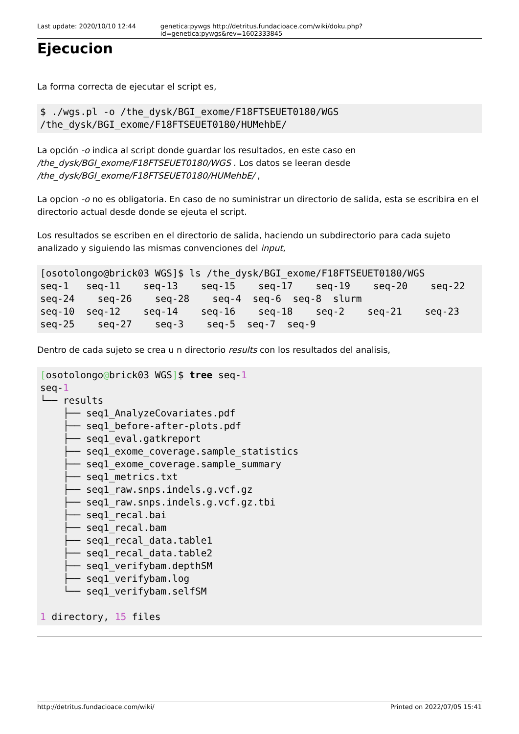Last update: 2020/10/10 12:44 genetica:pywgs http://detritus.fundacioace.com/wiki/doku.php?id=genetica:pywgs&rev=1602333845
Ejecucion
La forma correcta de ejecutar el script es,
$ ./wgs.pl -o /the_dysk/BGI_exome/F18FTSEUET0180/WGS
/the_dysk/BGI_exome/F18FTSEUET0180/HUMehbE/
La opción -o indica al script donde guardar los resultados, en este caso en /the_dysk/BGI_exome/F18FTSEUET0180/WGS . Los datos se leeran desde /the_dysk/BGI_exome/F18FTSEUET0180/HUMehbE/ ,
La opcion -o no es obligatoria. En caso de no suministrar un directorio de salida, esta se escribira en el directorio actual desde donde se ejeuta el script.
Los resultados se escriben en el directorio de salida, haciendo un subdirectorio para cada sujeto analizado y siguiendo las mismas convenciones del input,
[osotolongo@brick03 WGS]$ ls /the_dysk/BGI_exome/F18FTSEUET0180/WGS
seq-1   seq-11    seq-13    seq-15    seq-17    seq-19    seq-20    seq-22
seq-24    seq-26    seq-28    seq-4  seq-6  seq-8  slurm
seq-10  seq-12    seq-14    seq-16    seq-18    seq-2    seq-21    seq-23
seq-25    seq-27    seq-3    seq-5  seq-7  seq-9
Dentro de cada sujeto se crea u n directorio results con los resultados del analisis,
[osotolongo@brick03 WGS]$ tree seq-1
seq-1
└── results
    ├── seq1_AnalyzeCovariates.pdf
    ├── seq1_before-after-plots.pdf
    ├── seq1_eval.gatkreport
    ├── seq1_exome_coverage.sample_statistics
    ├── seq1_exome_coverage.sample_summary
    ├── seq1_metrics.txt
    ├── seq1_raw.snps.indels.g.vcf.gz
    ├── seq1_raw.snps.indels.g.vcf.gz.tbi
    ├── seq1_recal.bai
    ├── seq1_recal.bam
    ├── seq1_recal_data.table1
    ├── seq1_recal_data.table2
    ├── seq1_verifybam.depthSM
    ├── seq1_verifybam.log
    └── seq1_verifybam.selfSM

1 directory, 15 files
http://detritus.fundacioace.com/wiki/ Printed on 2022/07/05 15:41